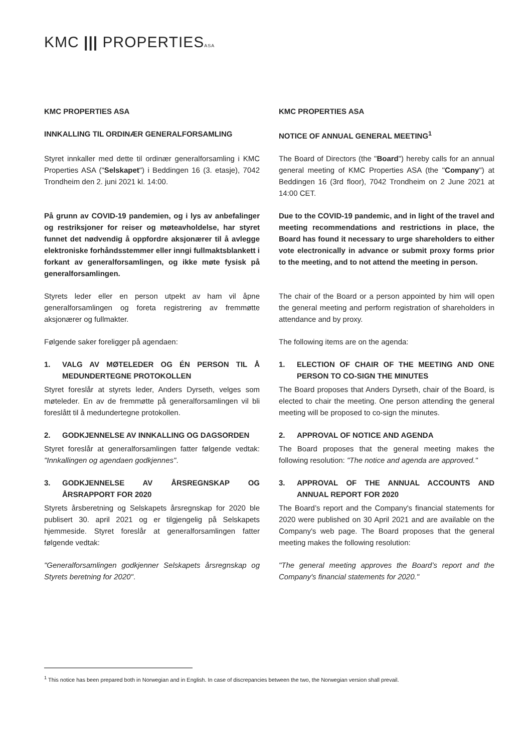KMC ||| PROPERTIESASA
| KMC PROPERTIES ASA | KMC PROPERTIES ASA |
| INNKALLING TIL ORDINÆR GENERALFORSAMLING | NOTICE OF ANNUAL GENERAL MEETING<sup>1</sup> |
| Styret innkaller med dette til ordinær generalforsamling i KMC Properties ASA (" Selskapet ") i Beddingen 16 (3. etasje), 7042 Trondheim den 2. juni 2021 kl. 14:00. | The Board of Directors (the " Board ") hereby calls for an annual general meeting of KMC Properties ASA (the " Company ") at Beddingen 16 (3rd floor), 7042 Trondheim on 2 June 2021 at 14:00 CET. |
| På grunn av COVID-19 pandemien, og i lys av anbefalinger og restriksjoner for reiser og møteavholdelse, har styret funnet det nødvendig å oppfordre aksjonærer til å avlegge elektroniske forhåndsstemmer eller inngi fullmaktsblankett i forkant av generalforsamlingen, og ikke møte fysisk på generalforsamlingen. | Due to the COVID-19 pandemic, and in light of the travel and meeting recommendations and restrictions in place, the Board has found it necessary to urge shareholders to either vote electronically in advance or submit proxy forms prior to the meeting, and to not attend the meeting in person. |
| Styrets leder eller en person utpekt av ham vil åpne generalforsamlingen og foreta registrering av fremmøtte aksjonærer og fullmakter. | The chair of the Board or a person appointed by him will open the general meeting and perform registration of shareholders in attendance and by proxy. |
| Følgende saker foreligger på agendaen: | The following items are on the agenda: |
| 1. VALG AV MØTELEDER OG ÉN PERSON TIL Å MEDUNDERTEGNE PROTOKOLLEN | 1. ELECTION OF CHAIR OF THE MEETING AND ONE PERSON TO CO-SIGN THE MINUTES |
| Styret foreslår at styrets leder, Anders Dyrseth, velges som møteleder. En av de fremmøtte på generalforsamlingen vil bli foreslått til å medundertegne protokollen. | The Board proposes that Anders Dyrseth, chair of the Board, is elected to chair the meeting. One person attending the general meeting will be proposed to co-sign the minutes. |
| 2. GODKJENNELSE AV INNKALLING OG DAGSORDEN | 2. APPROVAL OF NOTICE AND AGENDA |
| Styret foreslår at generalforsamlingen fatter følgende vedtak: "Innkallingen og agendaen godkjennes" . | The Board proposes that the general meeting makes the following resolution: "The notice and agenda are approved." |
| 3. GODKJENNELSE AV ÅRSREGNSKAP OG ÅRSRAPPORT FOR 2020 | 3. APPROVAL OF THE ANNUAL ACCOUNTS AND ANNUAL REPORT FOR 2020 |
| Styrets årsberetning og Selskapets årsregnskap for 2020 ble publisert 30. april 2021 og er tilgjengelig på Selskapets hjemmeside. Styret foreslår at generalforsamlingen fatter følgende vedtak: | The Board’s report and the Company's financial statements for 2020 were published on 30 April 2021 and are available on the Company's web page. The Board proposes that the general meeting makes the following resolution: |
| "Generalforsamlingen godkjenner Selskapets årsregnskap og Styrets beretning for 2020" . | "The general meeting approves the Board’s report and the Company's financial statements for 2020." |
<sup>1</sup> This notice has been prepared both in Norwegian and in English. In case of discrepancies between the two, the Norwegian version shall prevail.